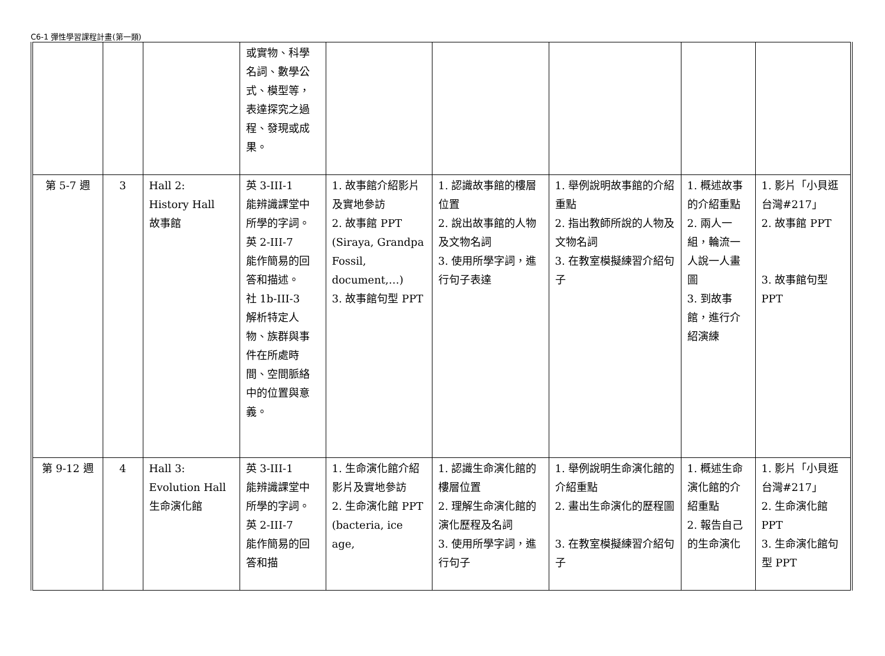C6-1 彈性學習課程計畫(第一類)
| | | | 或實物、科學名詞、數學公式、模型等，表達探究之過程、發現或成果。 | | | | | |
| 第 5-7 週 | 3 | Hall 2: History Hall 故事館 | 英 3-III-1 能辨識課堂中所學的字詞。 英 2-III-7 能作簡易的回答和描述。 社 1b-III-3 解析特定人物、族群與事件在所處時間、空間脈絡中的位置與意義。 | 1. 故事館介紹影片及實地參訪 2. 故事館 PPT (Siraya, Grandpa Fossil, document,…) 3. 故事館句型 PPT | 1. 認識故事館的樓層位置 2. 說出故事館的人物及文物名詞 3. 使用所學字詞，進行句子表達 | 1. 舉例說明故事館的介紹重點 2. 指出教師所說的人物及文物名詞 3. 在教室模擬練習介紹句子 | 1. 概述故事的介紹重點 2. 兩人一組，輪流一人說一人畫圖 3. 到故事館，進行介紹演練 | 1. 影片「小貝逛台灣#217」 2. 故事館 PPT 3. 故事館句型 PPT |
| 第 9-12 週 | 4 | Hall 3: Evolution Hall 生命演化館 | 英 3-III-1 能辨識課堂中所學的字詞。 英 2-III-7 能作簡易的回答和描 | 1. 生命演化館介紹影片及實地參訪 2. 生命演化館 PPT (bacteria, ice age, | 1. 認識生命演化館的樓層位置 2. 理解生命演化館的演化歷程及名詞 3. 使用所學字詞，進行句子 | 1. 舉例說明生命演化館的介紹重點 2. 畫出生命演化的歷程圖 3. 在教室模擬練習介紹句子 | 1. 概述生命演化館的介紹重點 2. 報告自己的生命演化 | 1. 影片「小貝逛台灣#217」 2. 生命演化館 PPT 3. 生命演化館句型 PPT |